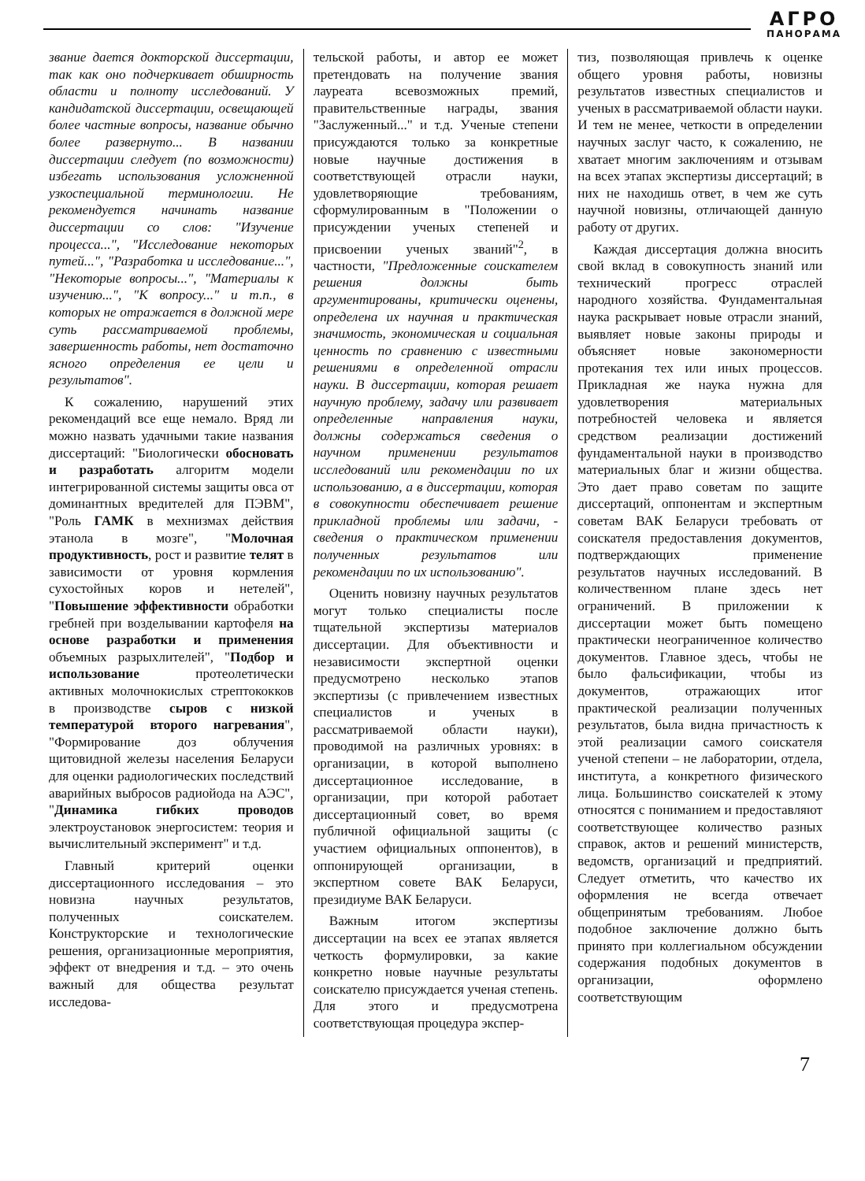АГРО
ПАНОРАМА
звание дается докторской диссертации, так как оно подчеркивает обширность области и полноту исследований. У кандидатской диссертации, освещающей более частные вопросы, название обычно более развернуто... В названии диссертации следует (по возможности) избегать использования усложненной узкоспециальной терминологии. Не рекомендуется начинать название диссертации со слов: "Изучение процесса...", "Исследование некоторых путей...", "Разработка и исследование...", "Некоторые вопросы...", "Материалы к изучению...", "К вопросу..." и т.п., в которых не отражается в должной мере суть рассматриваемой проблемы, завершенность работы, нет достаточно ясного определения ее цели и результатов".
К сожалению, нарушений этих рекомендаций все еще немало. Вряд ли можно назвать удачными такие названия диссертаций: "Биологически обосновать и разработать алгоритм модели интегрированной системы защиты овса от доминантных вредителей для ПЭВМ", "Роль ГАМК в мехнизмах действия этанола в мозге", "Молочная продуктивность, рост и развитие телят в зависимости от уровня кормления сухостойных коров и нетелей", "Повышение эффективности обработки гребней при возделывании картофеля на основе разработки и применения объемных разрыхлителей", "Подбор и использование протеолетически активных молочнокислых стрептококков в производстве сыров с низкой температурой второго нагревания", "Формирование доз облучения щитовидной железы населения Беларуси для оценки радиологических последствий аварийных выбросов радиойода на АЭС", "Динамика гибких проводов электроустановок энергосистем: теория и вычислительный эксперимент" и т.д.
Главный критерий оценки диссертационного исследования – это новизна научных результатов, полученных соискателем. Конструкторские и технологические решения, организационные мероприятия, эффект от внедрения и т.д. – это очень важный для общества результат исследова-
тельской работы, и автор ее может претендовать на получение звания лауреата всевозможных премий, правительственные награды, звания "Заслуженный..." и т.д. Ученые степени присуждаются только за конкретные новые научные достижения в соответствующей отрасли науки, удовлетворяющие требованиям, сформулированным в "Положении о присуждении ученых степеней и присвоении ученых званий"<sup>2</sup>, в частности, "Предложенные соискателем решения должны быть аргументированы, критически оценены, определена их научная и практическая значимость, экономическая и социальная ценность по сравнению с известными решениями в определенной отрасли науки. В диссертации, которая решает научную проблему, задачу или развивает определенные направления науки, должны содержаться сведения о научном применении результатов исследований или рекомендации по их использованию, а в диссертации, которая в совокупности обеспечивает решение прикладной проблемы или задачи, - сведения о практическом применении полученных результатов или рекомендации по их использованию".
Оценить новизну научных результатов могут только специалисты после тщательной экспертизы материалов диссертации. Для объективности и независимости экспертной оценки предусмотрено несколько этапов экспертизы (с привлечением известных специалистов и ученых в рассматриваемой области науки), проводимой на различных уровнях: в организации, в которой выполнено диссертационное исследование, в организации, при которой работает диссертационный совет, во время публичной официальной защиты (с участием официальных оппонентов), в оппонирующей организации, в экспертном совете ВАК Беларуси, президиуме ВАК Беларуси.
Важным итогом экспертизы диссертации на всех ее этапах является четкость формулировки, за какие конкретно новые научные результаты соискателю присуждается ученая степень. Для этого и предусмотрена соответствующая процедура экспер-
тиз, позволяющая привлечь к оценке общего уровня работы, новизны результатов известных специалистов и ученых в рассматриваемой области науки. И тем не менее, четкости в определении научных заслуг часто, к сожалению, не хватает многим заключениям и отзывам на всех этапах экспертизы диссертаций; в них не находишь ответ, в чем же суть научной новизны, отличающей данную работу от других.
Каждая диссертация должна вносить свой вклад в совокупность знаний или технический прогресс отраслей народного хозяйства. Фундаментальная наука раскрывает новые отрасли знаний, выявляет новые законы природы и объясняет новые закономерности протекания тех или иных процессов. Прикладная же наука нужна для удовлетворения материальных потребностей человека и является средством реализации достижений фундаментальной науки в производство материальных благ и жизни общества. Это дает право советам по защите диссертаций, оппонентам и экспертным советам ВАК Беларуси требовать от соискателя предоставления документов, подтверждающих применение результатов научных исследований. В количественном плане здесь нет ограничений. В приложении к диссертации может быть помещено практически неограниченное количество документов. Главное здесь, чтобы не было фальсификации, чтобы из документов, отражающих итог практической реализации полученных результатов, была видна причастность к этой реализации самого соискателя ученой степени – не лаборатории, отдела, института, а конкретного физического лица. Большинство соискателей к этому относятся с пониманием и предоставляют соответствующее количество разных справок, актов и решений министерств, ведомств, организаций и предприятий. Следует отметить, что качество их оформления не всегда отвечает общепринятым требованиям. Любое подобное заключение должно быть принято при коллегиальном обсуждении содержания подобных документов в организации, оформлено соответствующим
7